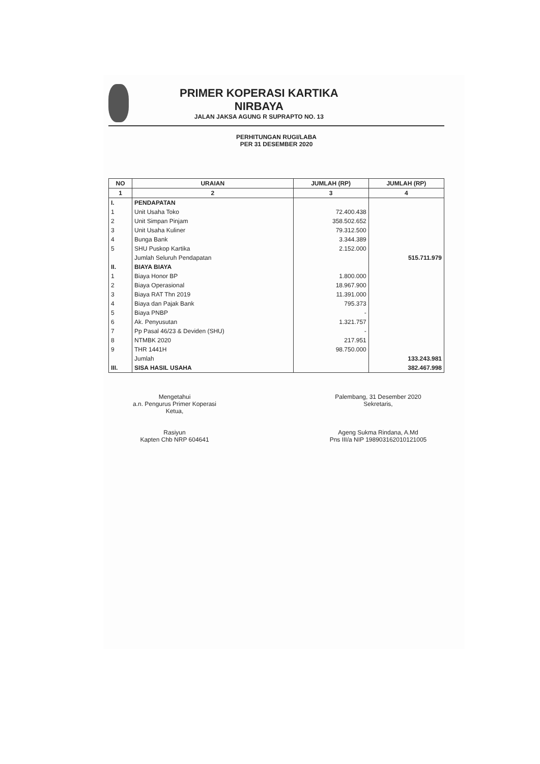PRIMER KOPERASI KARTIKA
NIRBAYA
JALAN JAKSA AGUNG R SUPRAPTO NO. 13
PERHITUNGAN RUGI/LABA
PER 31 DESEMBER 2020
| NO | URAIAN | JUMLAH (RP) | JUMLAH (RP) |
| --- | --- | --- | --- |
| 1 | 2 | 3 | 4 |
| I. | PENDAPATAN | | |
| 1 | Unit Usaha Toko | 72.400.438 | |
| 2 | Unit Simpan Pinjam | 358.502.652 | |
| 3 | Unit Usaha Kuliner | 79.312.500 | |
| 4 | Bunga Bank | 3.344.389 | |
| 5 | SHU Puskop Kartika | 2.152.000 | |
| | Jumlah Seluruh Pendapatan | | 515.711.979 |
| II. | BIAYA BIAYA | | |
| 1 | Biaya Honor BP | 1.800.000 | |
| 2 | Biaya Operasional | 18.967.900 | |
| 3 | Biaya RAT Thn 2019 | 11.391.000 | |
| 4 | Biaya dan Pajak Bank | 795.373 | |
| 5 | Biaya PNBP | - | |
| 6 | Ak. Penyusutan | 1.321.757 | |
| 7 | Pp Pasal 46/23 & Deviden (SHU) | - | |
| 8 | NTMBK 2020 | 217.951 | |
| 9 | THR 1441H | 98.750.000 | |
| | Jumlah | | 133.243.981 |
| III. | SISA HASIL USAHA | | 382.467.998 |
Mengetahui
a.n. Pengurus Primer Koperasi
Ketua,
Rasiyun
Kapten Chb NRP 604641
Palembang, 31 Desember 2020
Sekretaris,
Ageng Sukma Rindana, A.Md
Pns III/a NIP 198903162010121005